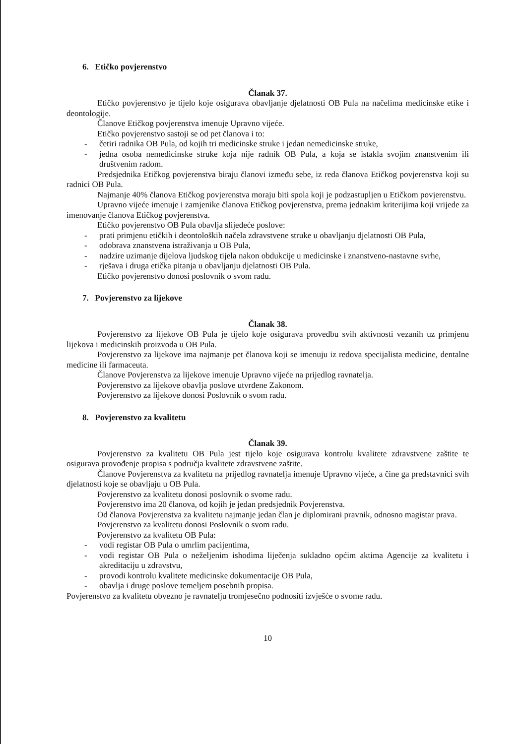6. Etičko povjerenstvo
Članak 37.
Etičko povjerenstvo je tijelo koje osigurava obavljanje djelatnosti OB Pula na načelima medicinske etike i deontologije.
Članove Etičkog povjerenstva imenuje Upravno vijeće.
Etičko povjerenstvo sastoji se od pet članova i to:
- četiri radnika OB Pula, od kojih tri medicinske struke i jedan nemedicinske struke,
- jedna osoba nemedicinske struke koja nije radnik OB Pula, a koja se istakla svojim znanstvenim ili društvenim radom.
Predsjednika Etičkog povjerenstva biraju članovi između sebe, iz reda članova Etičkog povjerenstva koji su radnici OB Pula.
Najmanje 40% članova Etičkog povjerenstva moraju biti spola koji je podzastupljen u Etičkom povjerenstvu.
Upravno vijeće imenuje i zamjenike članova Etičkog povjerenstva, prema jednakim kriterijima koji vrijede za imenovanje članova Etičkog povjerenstva.
Etičko povjerenstvo OB Pula obavlja slijedeće poslove:
- prati primjenu etičkih i deontoloških načela zdravstvene struke u obavljanju djelatnosti OB Pula,
- odobrava znanstvena istraživanja u OB Pula,
- nadzire uzimanje dijelova ljudskog tijela nakon obdukcije u medicinske i znanstveno-nastavne svrhe,
- rješava i druga etička pitanja u obavljanju djelatnosti OB Pula.
Etičko povjerenstvo donosi poslovnik o svom radu.
7. Povjerenstvo za lijekove
Članak 38.
Povjerenstvo za lijekove OB Pula je tijelo koje osigurava provedbu svih aktivnosti vezanih uz primjenu lijekova i medicinskih proizvoda u OB Pula.
Povjerenstvo za lijekove ima najmanje pet članova koji se imenuju iz redova specijalista medicine, dentalne medicine ili farmaceuta.
Članove Povjerenstva za lijekove imenuje Upravno vijeće na prijedlog ravnatelja.
Povjerenstvo za lijekove obavlja poslove utvrđene Zakonom.
Povjerenstvo za lijekove donosi Poslovnik o svom radu.
8. Povjerenstvo za kvalitetu
Članak 39.
Povjerenstvo za kvalitetu OB Pula jest tijelo koje osigurava kontrolu kvalitete zdravstvene zaštite te osigurava provođenje propisa s područja kvalitete zdravstvene zaštite.
Članove Povjerenstva za kvalitetu na prijedlog ravnatelja imenuje Upravno vijeće, a čine ga predstavnici svih djelatnosti koje se obavljaju u OB Pula.
Povjerenstvo za kvalitetu donosi poslovnik o svome radu.
Povjerenstvo ima 20 članova, od kojih je jedan predsjednik Povjerenstva.
Od članova Povjerenstva za kvalitetu najmanje jedan član je diplomirani pravnik, odnosno magistar prava.
Povjerenstvo za kvalitetu donosi Poslovnik o svom radu.
Povjerenstvo za kvalitetu OB Pula:
- vodi registar OB Pula o umrlim pacijentima,
- vodi registar OB Pula o neželjenim ishodima liječenja sukladno općim aktima Agencije za kvalitetu i akreditaciju u zdravstvu,
- provodi kontrolu kvalitete medicinske dokumentacije OB Pula,
- obavlja i druge poslove temeljem posebnih propisa.
Povjerenstvo za kvalitetu obvezno je ravnatelju tromjesečno podnositi izvješće o svome radu.
10